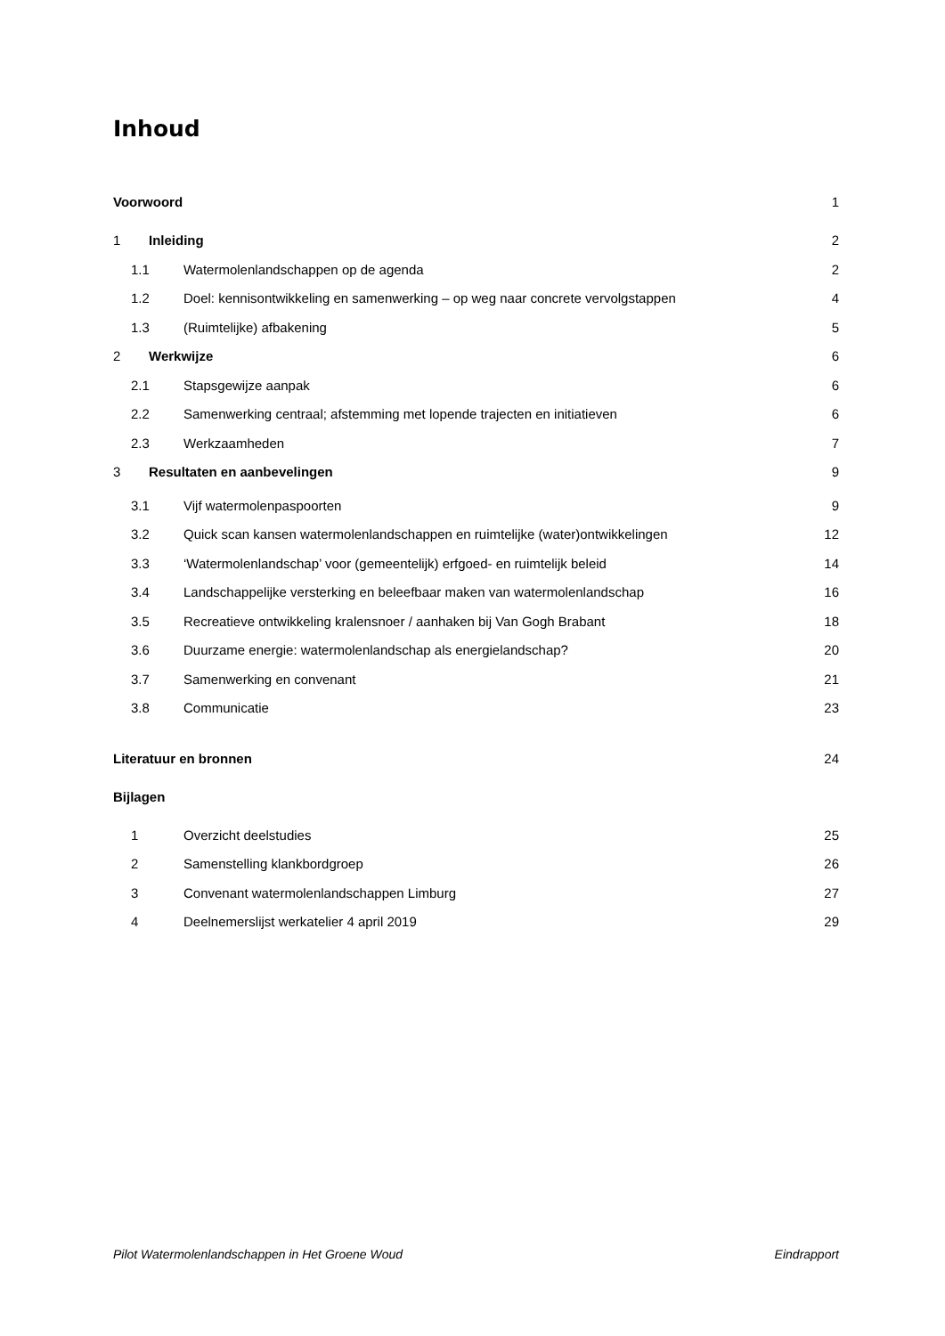Inhoud
Voorwoord 1
1 Inleiding 2
1.1 Watermolenlandschappen op de agenda 2
1.2 Doel: kennisontwikkeling en samenwerking – op weg naar concrete vervolgstappen 4
1.3 (Ruimtelijke) afbakening 5
2 Werkwijze 6
2.1 Stapsgewijze aanpak 6
2.2 Samenwerking centraal; afstemming met lopende trajecten en initiatieven 6
2.3 Werkzaamheden 7
3 Resultaten en aanbevelingen 9
3.1 Vijf watermolenpaspoorten 9
3.2 Quick scan kansen watermolenlandschappen en ruimtelijke (water)ontwikkelingen 12
3.3 ‘Watermolenlandschap’ voor (gemeentelijk) erfgoed- en ruimtelijk beleid 14
3.4 Landschappelijke versterking en beleefbaar maken van watermolenlandschap 16
3.5 Recreatieve ontwikkeling kralensnoer / aanhaken bij Van Gogh Brabant 18
3.6 Duurzame energie: watermolenlandschap als energielandschap? 20
3.7 Samenwerking en convenant 21
3.8 Communicatie 23
Literatuur en bronnen 24
Bijlagen
1 Overzicht deelstudies 25
2 Samenstelling klankbordgroep 26
3 Convenant watermolenlandschappen Limburg 27
4 Deelnemerslijst werkatelier 4 april 2019 29
Pilot Watermolenlandschappen in Het Groene Woud Eindrapport